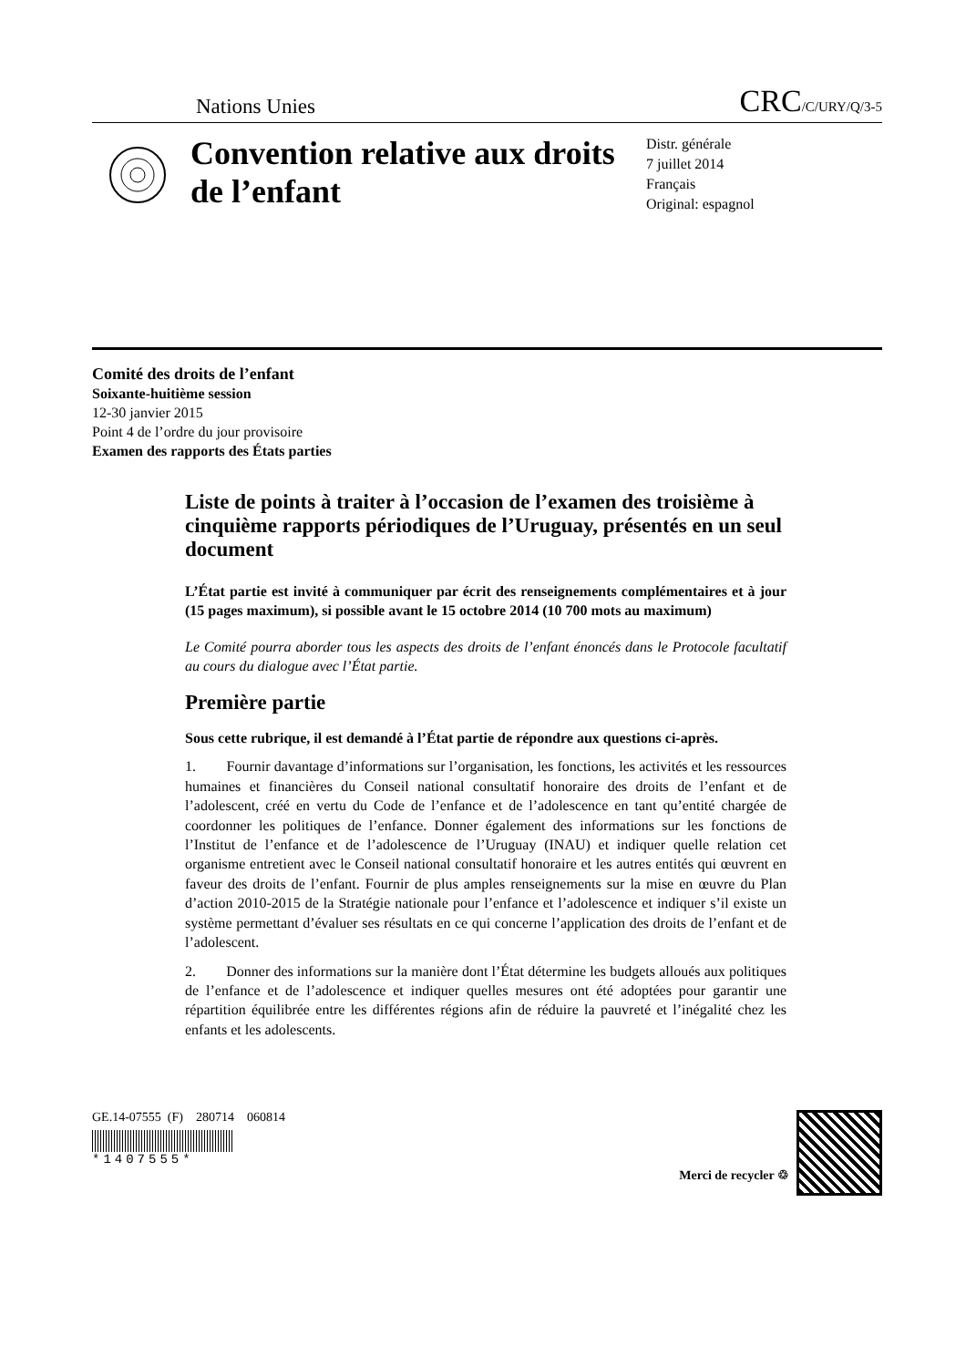Nations Unies CRC/C/URY/Q/3-5
Convention relative aux droits de l’enfant
Distr. générale
7 juillet 2014
Français
Original: espagnol
Comité des droits de l’enfant
Soixante-huitième session
12-30 janvier 2015
Point 4 de l’ordre du jour provisoire
Examen des rapports des États parties
Liste de points à traiter à l’occasion de l’examen des troisième à cinquième rapports périodiques de l’Uruguay, présentés en un seul document
L’État partie est invité à communiquer par écrit des renseignements complémentaires et à jour (15 pages maximum), si possible avant le 15 octobre 2014 (10 700 mots au maximum)
Le Comité pourra aborder tous les aspects des droits de l’enfant énoncés dans le Protocole facultatif au cours du dialogue avec l’État partie.
Première partie
Sous cette rubrique, il est demandé à l’État partie de répondre aux questions ci-après.
1. Fournir davantage d’informations sur l’organisation, les fonctions, les activités et les ressources humaines et financières du Conseil national consultatif honoraire des droits de l’enfant et de l’adolescent, créé en vertu du Code de l’enfance et de l’adolescence en tant qu’entité chargée de coordonner les politiques de l’enfance. Donner également des informations sur les fonctions de l’Institut de l’enfance et de l’adolescence de l’Uruguay (INAU) et indiquer quelle relation cet organisme entretient avec le Conseil national consultatif honoraire et les autres entités qui œuvrent en faveur des droits de l’enfant. Fournir de plus amples renseignements sur la mise en œuvre du Plan d’action 2010-2015 de la Stratégie nationale pour l’enfance et l’adolescence et indiquer s’il existe un système permettant d’évaluer ses résultats en ce qui concerne l’application des droits de l’enfant et de l’adolescent.
2. Donner des informations sur la manière dont l’État détermine les budgets alloués aux politiques de l’enfance et de l’adolescence et indiquer quelles mesures ont été adoptées pour garantir une répartition équilibrée entre les différentes régions afin de réduire la pauvreté et l’inégalité chez les enfants et les adolescents.
GE.14-07555 (F) 280714 060814
*1407555*
Merci de recycler ♲